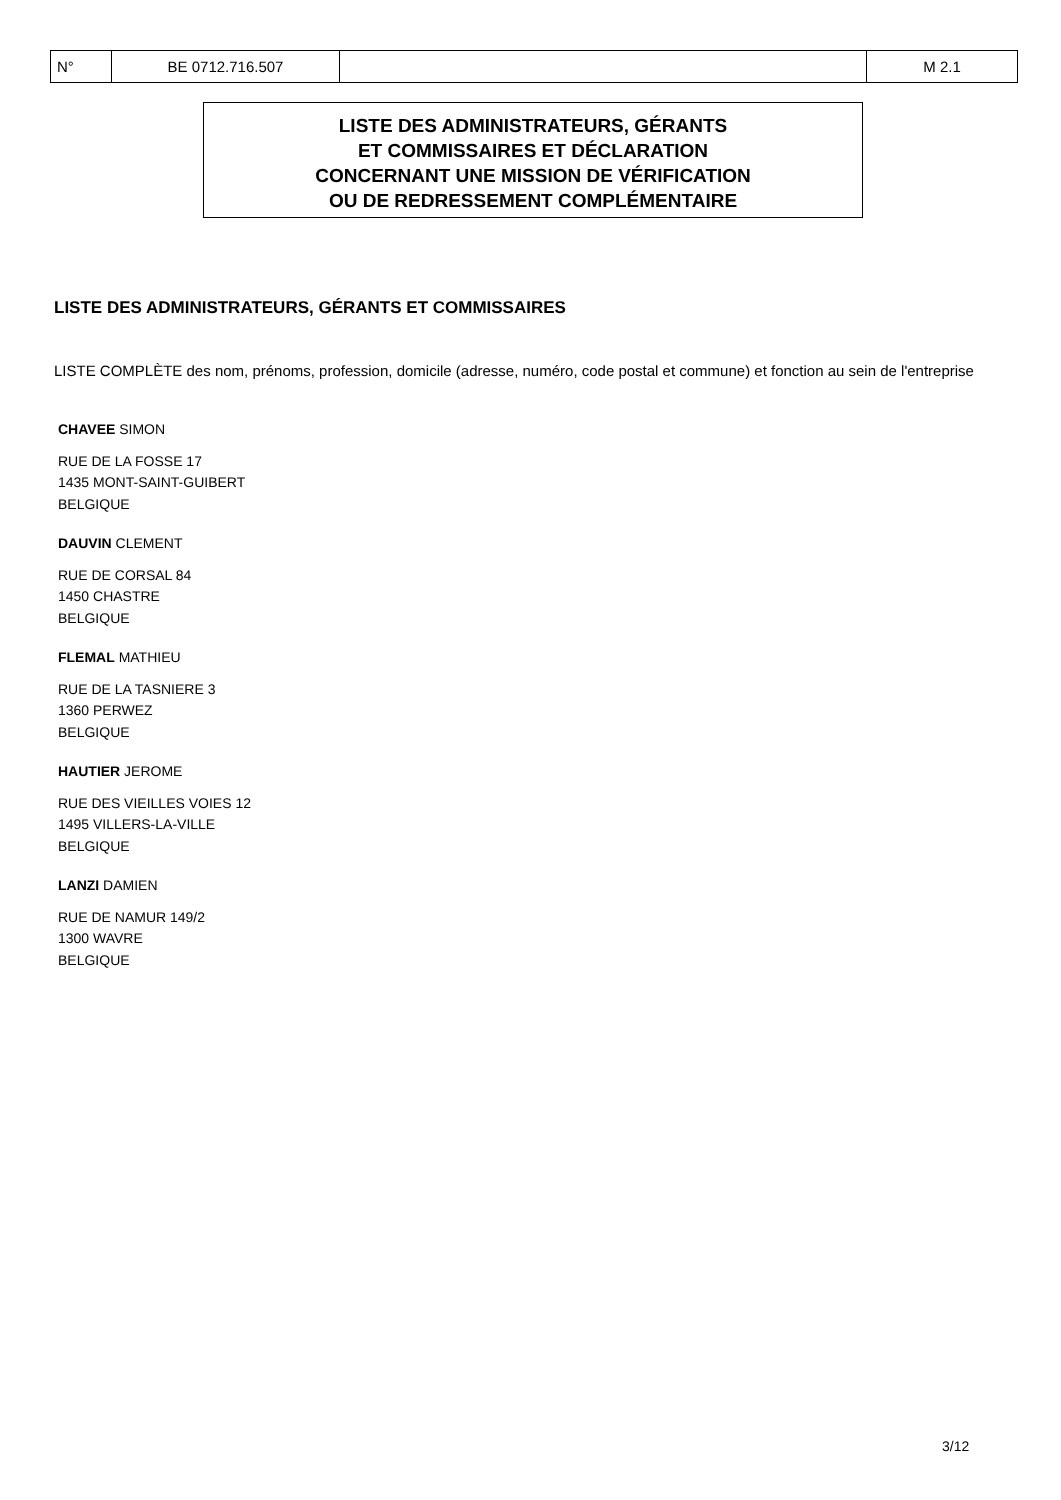| N° | BE 0712.716.507 | | M 2.1 |
LISTE DES ADMINISTRATEURS, GÉRANTS
ET COMMISSAIRES ET DÉCLARATION
CONCERNANT UNE MISSION DE VÉRIFICATION
OU DE REDRESSEMENT COMPLÉMENTAIRE
LISTE DES ADMINISTRATEURS, GÉRANTS ET COMMISSAIRES
LISTE COMPLÈTE des nom, prénoms, profession, domicile (adresse, numéro, code postal et commune) et fonction au sein de l'entreprise
CHAVEE SIMON
RUE DE LA FOSSE 17
1435 MONT-SAINT-GUIBERT
BELGIQUE
DAUVIN CLEMENT
RUE DE CORSAL 84
1450 CHASTRE
BELGIQUE
FLEMAL MATHIEU
RUE DE LA TASNIERE 3
1360 PERWEZ
BELGIQUE
HAUTIER JEROME
RUE DES VIEILLES VOIES 12
1495 VILLERS-LA-VILLE
BELGIQUE
LANZI DAMIEN
RUE DE NAMUR 149/2
1300 WAVRE
BELGIQUE
3/12